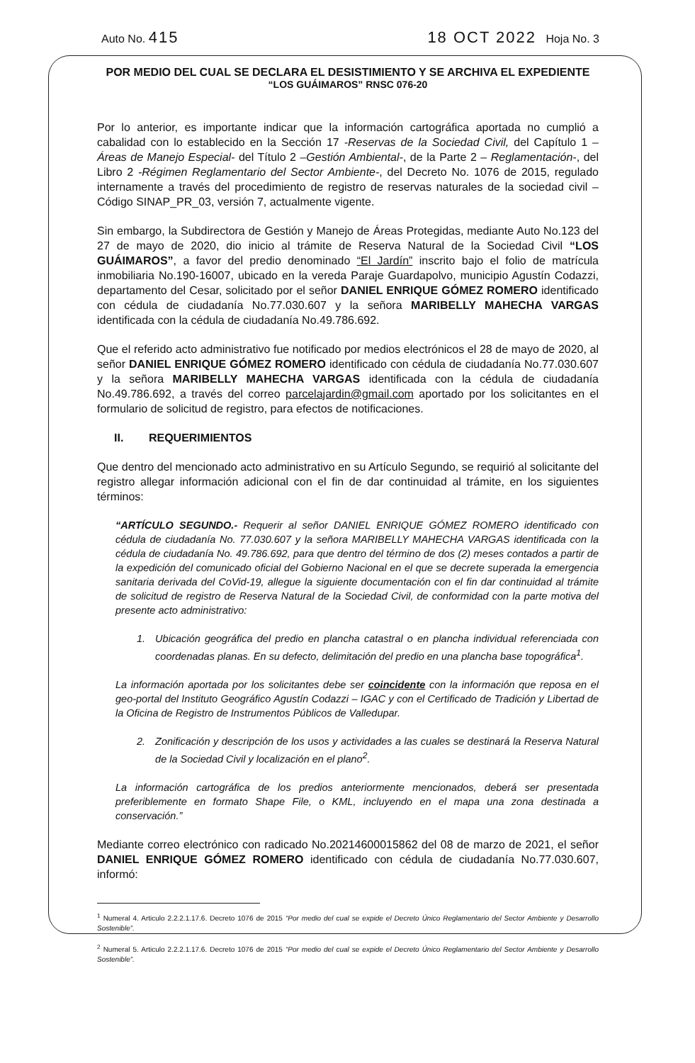Auto No. 415 18 OCT 2022 Hoja No. 3
POR MEDIO DEL CUAL SE DECLARA EL DESISTIMIENTO Y SE ARCHIVA EL EXPEDIENTE
“LOS GUÁIMAROS” RNSC 076-20
Por lo anterior, es importante indicar que la información cartográfica aportada no cumplió a cabalidad con lo establecido en la Sección 17 -Reservas de la Sociedad Civil, del Capítulo 1 –Áreas de Manejo Especial- del Título 2 –Gestión Ambiental-, de la Parte 2 – Reglamentación-, del Libro 2 -Régimen Reglamentario del Sector Ambiente-, del Decreto No. 1076 de 2015, regulado internamente a través del procedimiento de registro de reservas naturales de la sociedad civil – Código SINAP_PR_03, versión 7, actualmente vigente.
Sin embargo, la Subdirectora de Gestión y Manejo de Áreas Protegidas, mediante Auto No.123 del 27 de mayo de 2020, dio inicio al trámite de Reserva Natural de la Sociedad Civil “LOS GUÁIMAROS”, a favor del predio denominado “El Jardín” inscrito bajo el folio de matrícula inmobiliaria No.190-16007, ubicado en la vereda Paraje Guardapolvo, municipio Agustín Codazzi, departamento del Cesar, solicitado por el señor DANIEL ENRIQUE GÓMEZ ROMERO identificado con cédula de ciudadanía No.77.030.607 y la señora MARIBELLY MAHECHA VARGAS identificada con la cédula de ciudadanía No.49.786.692.
Que el referido acto administrativo fue notificado por medios electrónicos el 28 de mayo de 2020, al señor DANIEL ENRIQUE GÓMEZ ROMERO identificado con cédula de ciudadanía No.77.030.607 y la señora MARIBELLY MAHECHA VARGAS identificada con la cédula de ciudadanía No.49.786.692, a través del correo parcelajardin@gmail.com aportado por los solicitantes en el formulario de solicitud de registro, para efectos de notificaciones.
II. REQUERIMIENTOS
Que dentro del mencionado acto administrativo en su Artículo Segundo, se requirió al solicitante del registro allegar información adicional con el fin de dar continuidad al trámite, en los siguientes términos:
“ARTÍCULO SEGUNDO.- Requerir al señor DANIEL ENRIQUE GÓMEZ ROMERO identificado con cédula de ciudadanía No. 77.030.607 y la señora MARIBELLY MAHECHA VARGAS identificada con la cédula de ciudadanía No. 49.786.692, para que dentro del término de dos (2) meses contados a partir de la expedición del comunicado oficial del Gobierno Nacional en el que se decrete superada la emergencia sanitaria derivada del CoVid-19, allegue la siguiente documentación con el fin dar continuidad al trámite de solicitud de registro de Reserva Natural de la Sociedad Civil, de conformidad con la parte motiva del presente acto administrativo:
1. Ubicación geográfica del predio en plancha catastral o en plancha individual referenciada con coordenadas planas. En su defecto, delimitación del predio en una plancha base topográfica<sup>1</sup>.
La información aportada por los solicitantes debe ser coincidente con la información que reposa en el geo-portal del Instituto Geográfico Agustín Codazzi – IGAC y con el Certificado de Tradición y Libertad de la Oficina de Registro de Instrumentos Públicos de Valledupar.
2. Zonificación y descripción de los usos y actividades a las cuales se destinará la Reserva Natural de la Sociedad Civil y localización en el plano<sup>2</sup>.
La información cartográfica de los predios anteriormente mencionados, deberá ser presentada preferiblemente en formato Shape File, o KML, incluyendo en el mapa una zona destinada a conservación.”
Mediante correo electrónico con radicado No.20214600015862 del 08 de marzo de 2021, el señor DANIEL ENRIQUE GÓMEZ ROMERO identificado con cédula de ciudadanía No.77.030.607, informó:
<sup>1</sup> Numeral 4. Articulo 2.2.2.1.17.6. Decreto 1076 de 2015 “Por medio del cual se expide el Decreto Único Reglamentario del Sector Ambiente y Desarrollo Sostenible”.
<sup>2</sup> Numeral 5. Articulo 2.2.2.1.17.6. Decreto 1076 de 2015 “Por medio del cual se expide el Decreto Único Reglamentario del Sector Ambiente y Desarrollo Sostenible”.